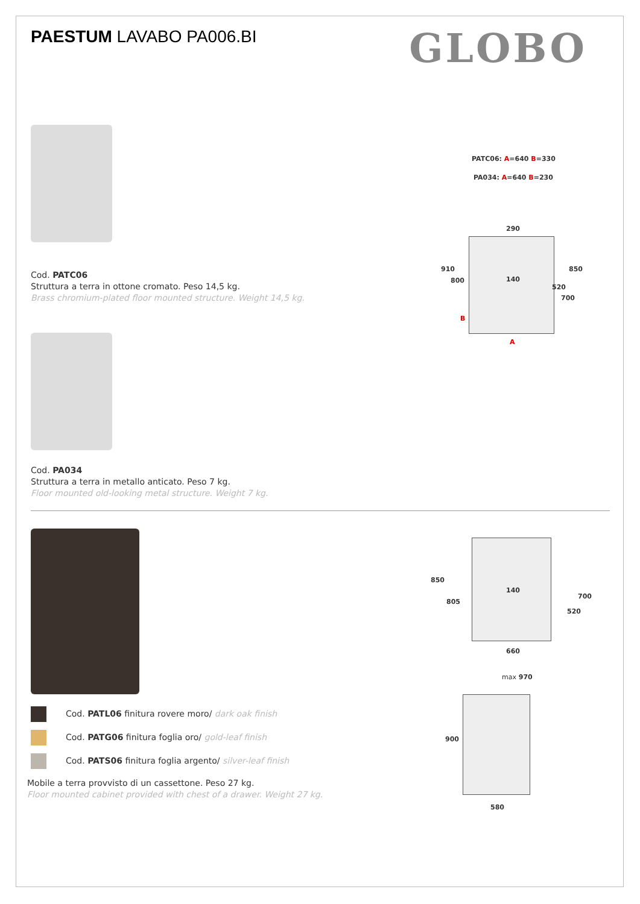PAESTUM LAVABO PA006.BI GLOBO
Cod. PATC06
Struttura a terra in ottone cromato. Peso 14,5 kg.
Brass chromium-plated floor mounted structure. Weight 14,5 kg.
Cod. PA034
Struttura a terra in metallo anticato. Peso 7 kg.
Floor mounted old-looking metal structure. Weight 7 kg.
PATC06: A=640 B=330
PA034: A=640 B=230
290
910
800 140
850
520
700
B
A
850
805
140
700
520
660
max 970
900
580
Cod. PATL06 finitura rovere moro/ dark oak finish
Cod. PATG06 finitura foglia oro/ gold-leaf finish
Cod. PATS06 finitura foglia argento/ silver-leaf finish
Mobile a terra provvisto di un cassettone. Peso 27 kg.
Floor mounted cabinet provided with chest of a drawer. Weight 27 kg.